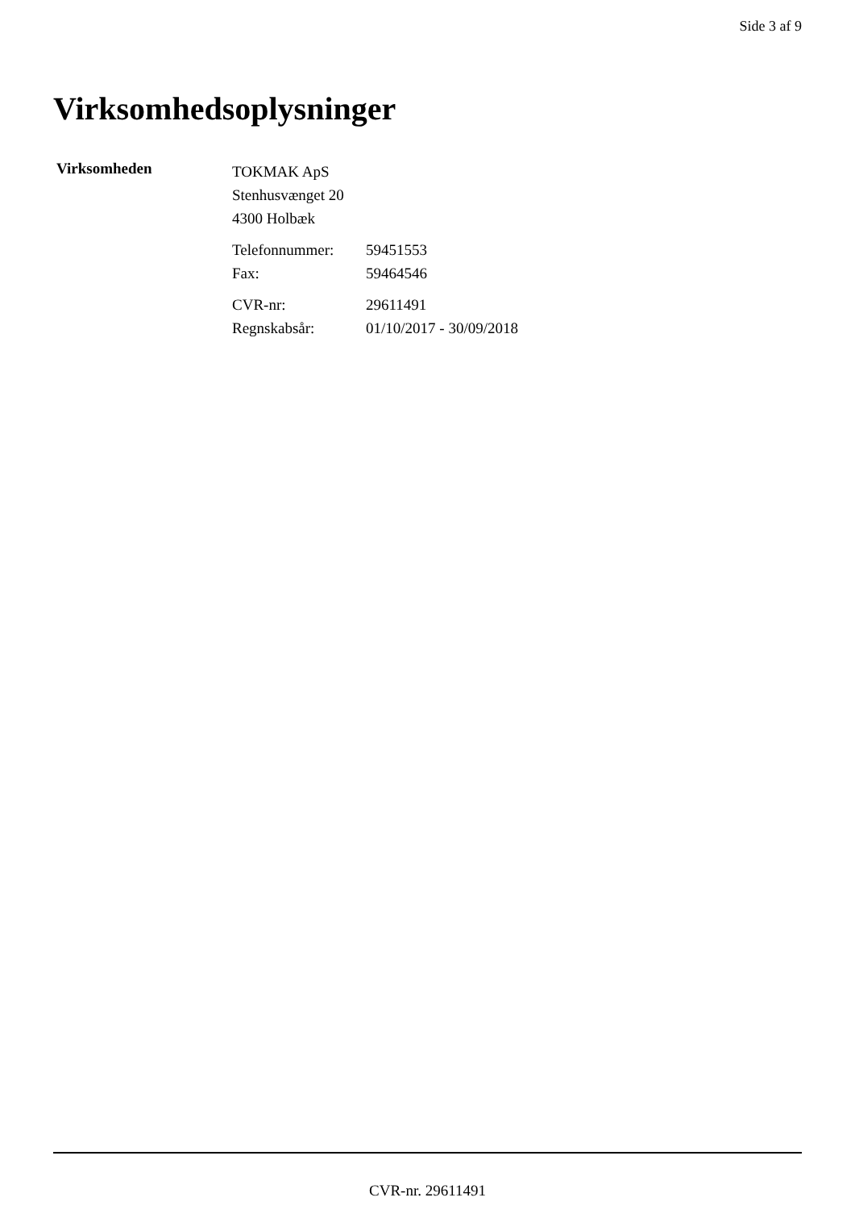Side 3 af 9
Virksomhedsoplysninger
Virksomheden
TOKMAK ApS
Stenhusvænget 20
4300 Holbæk
| Telefonnummer: | 59451553 |
| Fax: | 59464546 |
| CVR-nr: | 29611491 |
| Regnskabsår: | 01/10/2017 - 30/09/2018 |
CVR-nr. 29611491